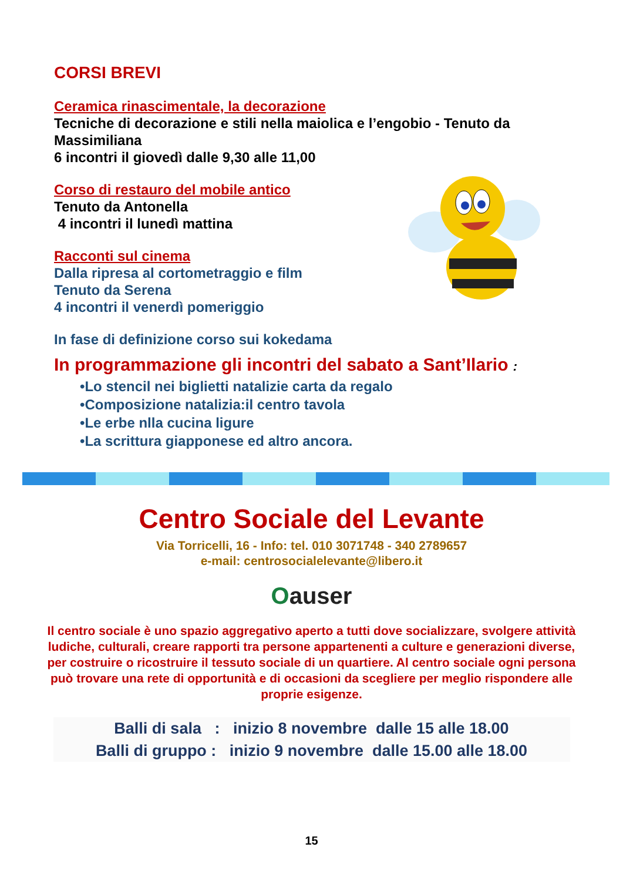CORSI BREVI
Ceramica rinascimentale, la decorazione
Tecniche di decorazione e stili nella maiolica e l’engobio - Tenuto da Massimiliana
6 incontri il giovedì dalle 9,30 alle 11,00
Corso di restauro del mobile antico
Tenuto da Antonella
4 incontri il lunedì mattina
Racconti sul cinema
Dalla ripresa al cortometraggio e film
Tenuto da Serena
4 incontri il venerdì pomeriggio
In fase di definizione corso sui kokedama
In programmazione gli incontri del sabato a Sant’Ilario :
•Lo stencil nei biglietti natalizie carta da regalo
•Composizione natalizia:il centro tavola
•Le erbe nlla cucina ligure
•La scrittura giapponese ed altro ancora.
Centro Sociale del Levante
Via Torricelli, 16 - Info: tel. 010 3071748 - 340 2789657
e-mail: centrosocialelevante@libero.it
Oauser
Il centro sociale è uno spazio aggregativo aperto a tutti dove socializzare, svolgere attività ludiche, culturali, creare rapporti tra persone appartenenti a culture e generazioni diverse, per costruire o ricostruire il tessuto sociale di un quartiere. Al centro sociale ogni persona può trovare una rete di opportunità e di occasioni da scegliere per meglio rispondere alle proprie esigenze.
Balli di sala : inizio 8 novembre dalle 15 alle 18.00
Balli di gruppo : inizio 9 novembre dalle 15.00 alle 18.00
15